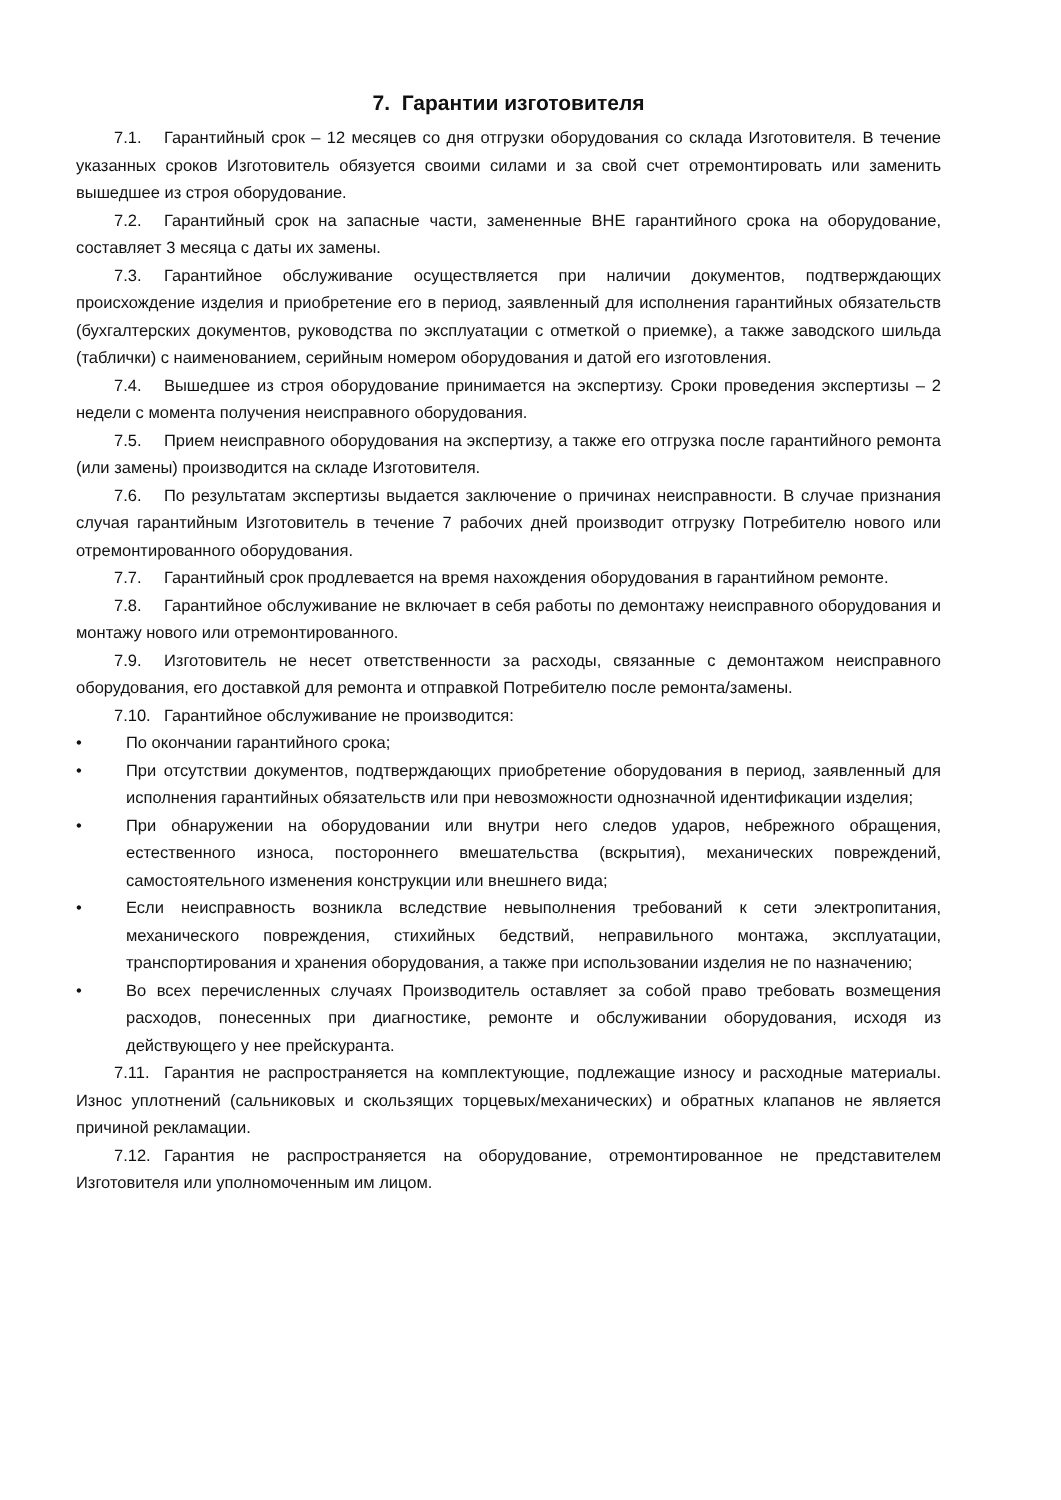7. Гарантии изготовителя
7.1. Гарантийный срок – 12 месяцев со дня отгрузки оборудования со склада Изготовителя. В течение указанных сроков Изготовитель обязуется своими силами и за свой счет отремонтировать или заменить вышедшее из строя оборудование.
7.2. Гарантийный срок на запасные части, замененные ВНЕ гарантийного срока на оборудование, составляет 3 месяца с даты их замены.
7.3. Гарантийное обслуживание осуществляется при наличии документов, подтверждающих происхождение изделия и приобретение его в период, заявленный для исполнения гарантийных обязательств (бухгалтерских документов, руководства по эксплуатации с отметкой о приемке), а также заводского шильда (таблички) с наименованием, серийным номером оборудования и датой его изготовления.
7.4. Вышедшее из строя оборудование принимается на экспертизу. Сроки проведения экспертизы – 2 недели с момента получения неисправного оборудования.
7.5. Прием неисправного оборудования на экспертизу, а также его отгрузка после гарантийного ремонта (или замены) производится на складе Изготовителя.
7.6. По результатам экспертизы выдается заключение о причинах неисправности. В случае признания случая гарантийным Изготовитель в течение 7 рабочих дней производит отгрузку Потребителю нового или отремонтированного оборудования.
7.7. Гарантийный срок продлевается на время нахождения оборудования в гарантийном ремонте.
7.8. Гарантийное обслуживание не включает в себя работы по демонтажу неисправного оборудования и монтажу нового или отремонтированного.
7.9. Изготовитель не несет ответственности за расходы, связанные с демонтажом неисправного оборудования, его доставкой для ремонта и отправкой Потребителю после ремонта/замены.
7.10. Гарантийное обслуживание не производится:
• По окончании гарантийного срока;
• При отсутствии документов, подтверждающих приобретение оборудования в период, заявленный для исполнения гарантийных обязательств или при невозможности однозначной идентификации изделия;
• При обнаружении на оборудовании или внутри него следов ударов, небрежного обращения, естественного износа, постороннего вмешательства (вскрытия), механических повреждений, самостоятельного изменения конструкции или внешнего вида;
• Если неисправность возникла вследствие невыполнения требований к сети электропитания, механического повреждения, стихийных бедствий, неправильного монтажа, эксплуатации, транспортирования и хранения оборудования, а также при использовании изделия не по назначению;
• Во всех перечисленных случаях Производитель оставляет за собой право требовать возмещения расходов, понесенных при диагностике, ремонте и обслуживании оборудования, исходя из действующего у нее прейскуранта.
7.11. Гарантия не распространяется на комплектующие, подлежащие износу и расходные материалы. Износ уплотнений (сальниковых и скользящих торцевых/механических) и обратных клапанов не является причиной рекламации.
7.12. Гарантия не распространяется на оборудование, отремонтированное не представителем Изготовителя или уполномоченным им лицом.